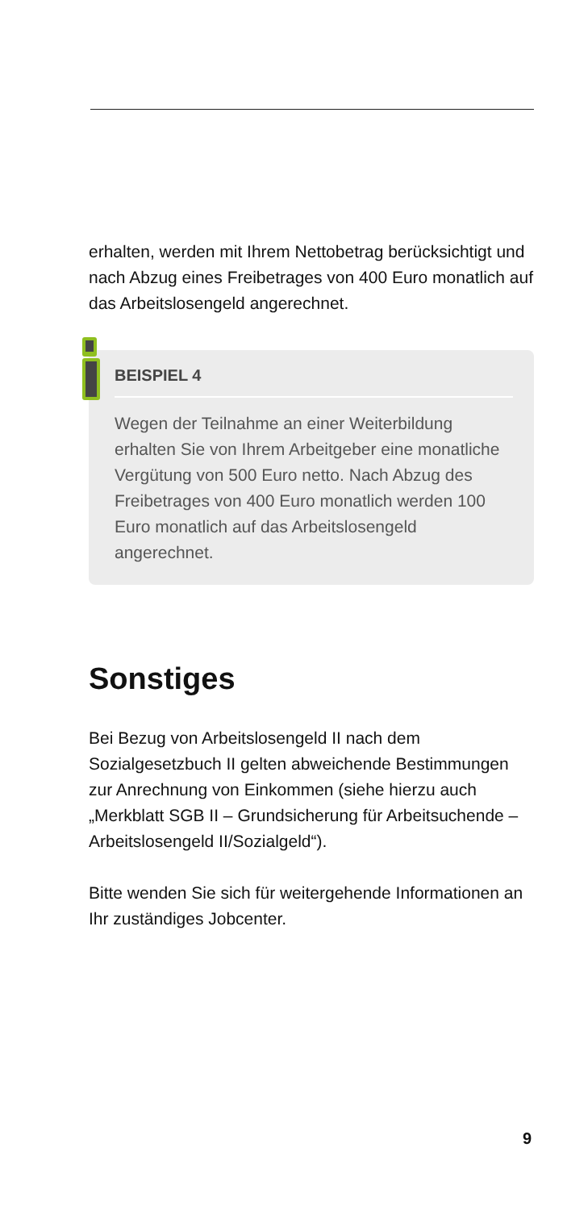erhalten, werden mit Ihrem Nettobetrag berücksichtigt und nach Abzug eines Freibetrages von 400 Euro monatlich auf das Arbeitslosengeld angerechnet.
BEISPIEL 4
Wegen der Teilnahme an einer Weiterbildung erhalten Sie von Ihrem Arbeitgeber eine monatliche Vergütung von 500 Euro netto. Nach Abzug des Freibetrages von 400 Euro monatlich werden 100 Euro monatlich auf das Arbeitslosengeld angerechnet.
Sonstiges
Bei Bezug von Arbeitslosengeld II nach dem Sozialgesetzbuch II gelten abweichende Bestimmungen zur Anrechnung von Einkommen (siehe hierzu auch „Merkblatt SGB II – Grundsicherung für Arbeitsuchende – Arbeitslosengeld II/Sozialgeld“).
Bitte wenden Sie sich für weitergehende Informationen an Ihr zuständiges Jobcenter.
9